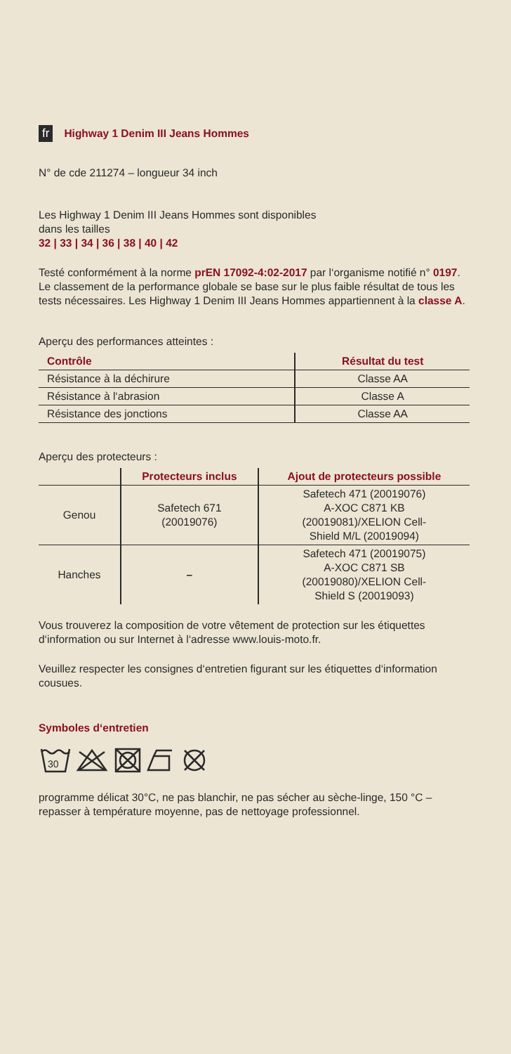fr Highway 1 Denim III Jeans Hommes
N° de cde 211274 – longueur 34 inch
Les Highway 1 Denim III Jeans Hommes sont disponibles
dans les tailles
32 | 33 | 34 | 36 | 38 | 40 | 42
Testé conformément à la norme prEN 17092-4:02-2017 par l‘organisme notifié n° 0197. Le classement de la performance globale se base sur le plus faible résultat de tous les tests nécessaires. Les Highway 1 Denim III Jeans Hommes appartiennent à la classe A.
Aperçu des performances atteintes :
| Contrôle | Résultat du test |
| --- | --- |
| Résistance à la déchirure | Classe AA |
| Résistance à l‘abrasion | Classe A |
| Résistance des jonctions | Classe AA |
Aperçu des protecteurs :
| | Protecteurs inclus | Ajout de protecteurs possible |
| --- | --- | --- |
| Genou | Safetech 671 (20019076) | Safetech 471 (20019076) A-XOC C871 KB (20019081)/XELION Cell- Shield M/L (20019094) |
| Hanches | – | Safetech 471 (20019075) A-XOC C871 SB (20019080)/XELION Cell- Shield S (20019093) |
Vous trouverez la composition de votre vêtement de protection sur les étiquettes d‘information ou sur Internet à l‘adresse www.louis-moto.fr.
Veuillez respecter les consignes d‘entretien figurant sur les étiquettes d‘information cousues.
Symboles d‘entretien
30
programme délicat 30°C, ne pas blanchir, ne pas sécher au sèche-linge, 150 °C – repasser à température moyenne, pas de nettoyage professionnel.